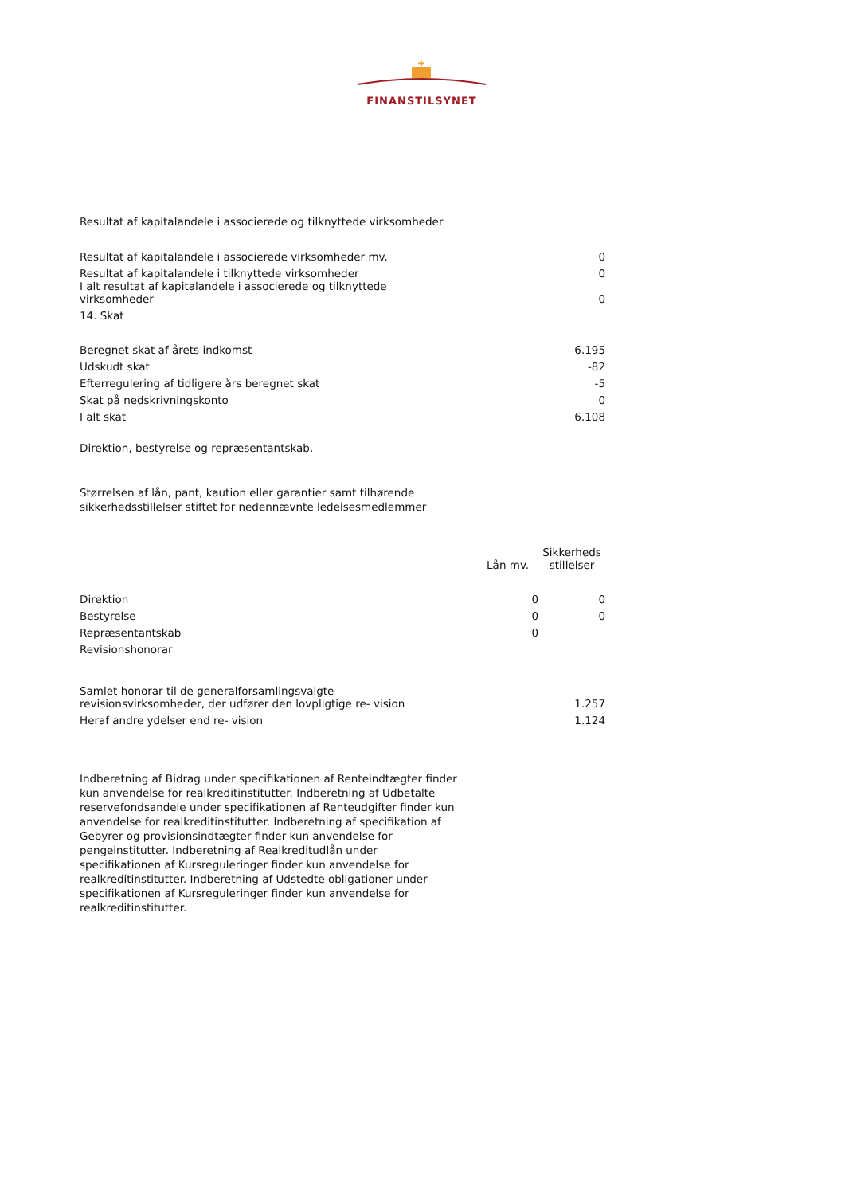✚
FINANSTILSYNET
Resultat af kapitalandele i associerede og tilknyttede virksomheder
| Resultat af kapitalandele i associerede virksomheder mv. | 0 |
| Resultat af kapitalandele i tilknyttede virksomheder | 0 |
| I alt resultat af kapitalandele i associerede og tilknyttede virksomheder | 0 |
| 14. Skat | |
| Beregnet skat af årets indkomst | 6.195 |
| Udskudt skat | -82 |
| Efterregulering af tidligere års beregnet skat | -5 |
| Skat på nedskrivningskonto | 0 |
| I alt skat | 6.108 |
Direktion, bestyrelse og repræsentantskab.
Størrelsen af lån, pant, kaution eller garantier samt tilhørende
sikkerhedsstillelser stiftet for nedennævnte ledelsesmedlemmer
| | Lån mv. | Sikkerheds stillelser |
| Direktion | 0 | 0 |
| Bestyrelse | 0 | 0 |
| Repræsentantskab | 0 | |
| Revisionshonorar | | |
| Samlet honorar til de generalforsamlingsvalgte revisionsvirksomheder, der udfører den lovpligtige re- vision | | 1.257 |
| Heraf andre ydelser end re- vision | | 1.124 |
Indberetning af Bidrag under specifikationen af Renteindtægter finder kun anvendelse for realkreditinstitutter. Indberetning af Udbetalte reservefondsandele under specifikationen af Renteudgifter finder kun anvendelse for realkreditinstitutter. Indberetning af specifikation af Gebyrer og provisionsindtægter finder kun anvendelse for pengeinstitutter. Indberetning af Realkreditudlån under specifikationen af Kursreguleringer finder kun anvendelse for realkreditinstitutter. Indberetning af Udstedte obligationer under specifikationen af Kursreguleringer finder kun anvendelse for realkreditinstitutter.